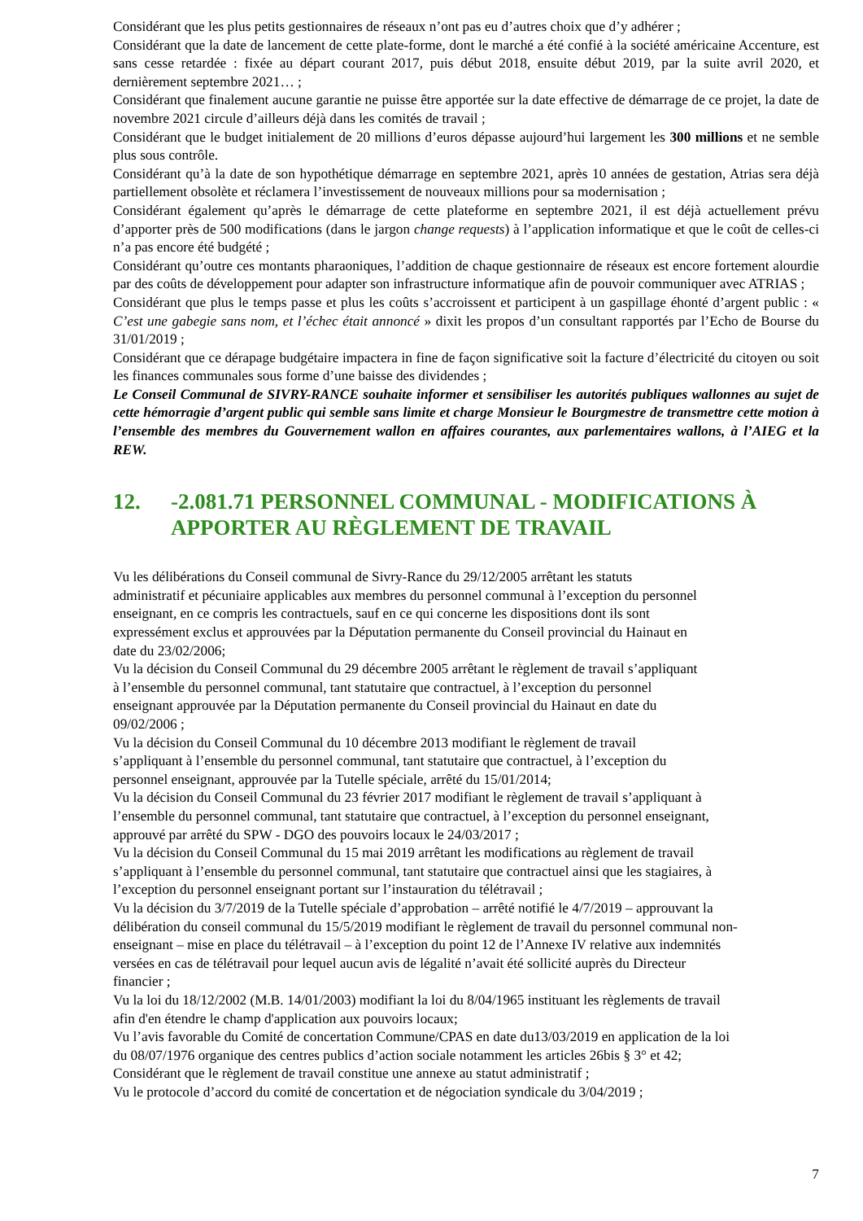Considérant que les plus petits gestionnaires de réseaux n’ont pas eu d’autres choix que d’y adhérer ;
Considérant que la date de lancement de cette plate-forme, dont le marché a été confié à la société américaine Accenture, est sans cesse retardée : fixée au départ courant 2017, puis début 2018, ensuite début 2019, par la suite avril 2020, et dernièrement septembre 2021… ;
Considérant que finalement aucune garantie ne puisse être apportée sur la date effective de démarrage de ce projet, la date de novembre 2021 circule d’ailleurs déjà dans les comités de travail ;
Considérant que le budget initialement de 20 millions d’euros dépasse aujourd’hui largement les 300 millions et ne semble plus sous contrôle.
Considérant qu’à la date de son hypothétique démarrage en septembre 2021, après 10 années de gestation, Atrias sera déjà partiellement obsolète et réclamera l’investissement de nouveaux millions pour sa modernisation ;
Considérant également qu’après le démarrage de cette plateforme en septembre 2021, il est déjà actuellement prévu d’apporter près de 500 modifications (dans le jargon change requests) à l’application informatique et que le coût de celles-ci n’a pas encore été budgété ;
Considérant qu’outre ces montants pharaoniques, l’addition de chaque gestionnaire de réseaux est encore fortement alourdie par des coûts de développement pour adapter son infrastructure informatique afin de pouvoir communiquer avec ATRIAS ;
Considérant que plus le temps passe et plus les coûts s’accroissent et participent à un gaspillage éhonté d’argent public : « C’est une gabegie sans nom, et l’échec était annoncé » dixit les propos d’un consultant rapportés par l’Echo de Bourse du 31/01/2019 ;
Considérant que ce dérapage budgétaire impactera in fine de façon significative soit la facture d’électricité du citoyen ou soit les finances communales sous forme d’une baisse des dividendes ;
Le Conseil Communal de SIVRY-RANCE souhaite informer et sensibiliser les autorités publiques wallonnes au sujet de cette hémorragie d’argent public qui semble sans limite et charge Monsieur le Bourgmestre de transmettre cette motion à l’ensemble des membres du Gouvernement wallon en affaires courantes, aux parlementaires wallons, à l’AIEG et la REW.
12. -2.081.71 PERSONNEL COMMUNAL - MODIFICATIONS À APPORTER AU RÈGLEMENT DE TRAVAIL
Vu les délibérations du Conseil communal de Sivry-Rance du 29/12/2005 arrêtant les statuts
administratif et pécuniaire applicables aux membres du personnel communal à l’exception du personnel
enseignant, en ce compris les contractuels, sauf en ce qui concerne les dispositions dont ils sont
expressément exclus et approuvées par la Députation permanente du Conseil provincial du Hainaut en
date du 23/02/2006;
Vu la décision du Conseil Communal du 29 décembre 2005 arrêtant le règlement de travail s’appliquant
à l’ensemble du personnel communal, tant statutaire que contractuel, à l’exception du personnel
enseignant approuvée par la Députation permanente du Conseil provincial du Hainaut en date du
09/02/2006 ;
Vu la décision du Conseil Communal du 10 décembre 2013 modifiant le règlement de travail
s’appliquant à l’ensemble du personnel communal, tant statutaire que contractuel, à l’exception du
personnel enseignant, approuvée par la Tutelle spéciale, arrêté du 15/01/2014;
Vu la décision du Conseil Communal du 23 février 2017 modifiant le règlement de travail s’appliquant à
l’ensemble du personnel communal, tant statutaire que contractuel, à l’exception du personnel enseignant,
approuvé par arrêté du SPW - DGO des pouvoirs locaux le 24/03/2017 ;
Vu la décision du Conseil Communal du 15 mai 2019 arrêtant les modifications au règlement de travail
s’appliquant à l’ensemble du personnel communal, tant statutaire que contractuel ainsi que les stagiaires, à
l’exception du personnel enseignant portant sur l’instauration du télétravail ;
Vu la décision du 3/7/2019 de la Tutelle spéciale d’approbation – arrêté notifié le 4/7/2019 – approuvant la
délibération du conseil communal du 15/5/2019 modifiant le règlement de travail du personnel communal non-
enseignant – mise en place du télétravail – à l’exception du point 12 de l’Annexe IV relative aux indemnités
versées en cas de télétravail pour lequel aucun avis de légalité n’avait été sollicité auprès du Directeur
financier ;
Vu la loi du 18/12/2002 (M.B. 14/01/2003) modifiant la loi du 8/04/1965 instituant les règlements de travail
afin d'en étendre le champ d'application aux pouvoirs locaux;
Vu l’avis favorable du Comité de concertation Commune/CPAS en date du13/03/2019 en application de la loi
du 08/07/1976 organique des centres publics d’action sociale notamment les articles 26bis § 3° et 42;
Considérant que le règlement de travail constitue une annexe au statut administratif ;
Vu le protocole d’accord du comité de concertation et de négociation syndicale du 3/04/2019 ;
7